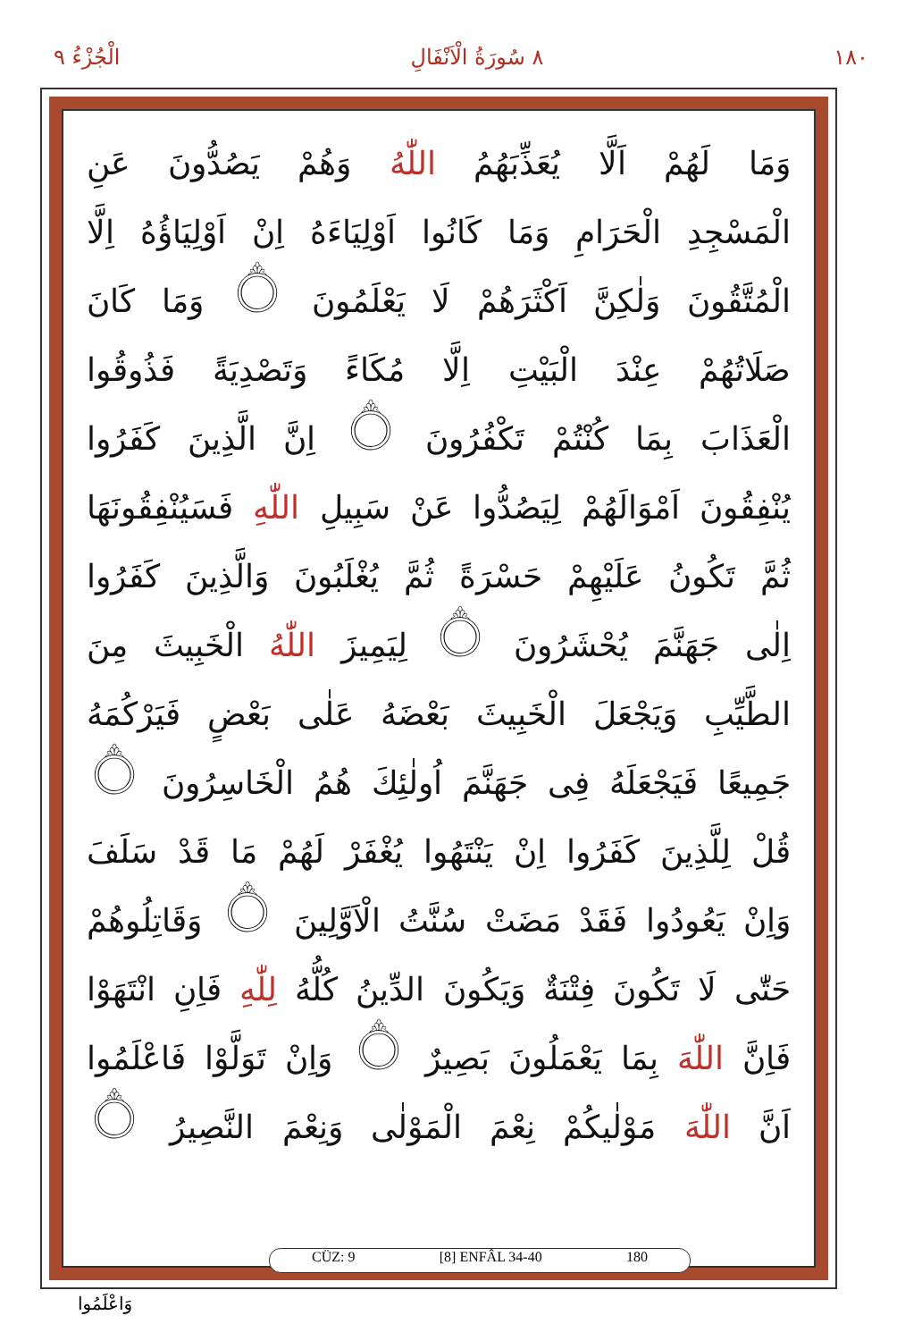١٨٠ ٨ سُورَةُ الْاَنْفَالِ الْجُزْءُ ٩
وَمَا لَهُمْ اَلَّا يُعَذِّبَهُمُ اللّٰهُ وَهُمْ يَصُدُّونَ عَنِ
الْمَسْجِدِ الْحَرَامِ وَمَا كَانُوا اَوْلِيَاءَهُ اِنْ اَوْلِيَاؤُهُ اِلَّا
الْمُتَّقُونَ وَلٰكِنَّ اَكْثَرَهُمْ لَا يَعْلَمُونَ ۝ وَمَا كَانَ
صَلَاتُهُمْ عِنْدَ الْبَيْتِ اِلَّا مُكَاءً وَتَصْدِيَةً فَذُوقُوا
الْعَذَابَ بِمَا كُنْتُمْ تَكْفُرُونَ ۝ اِنَّ الَّذِينَ كَفَرُوا
يُنْفِقُونَ اَمْوَالَهُمْ لِيَصُدُّوا عَنْ سَبِيلِ اللّٰهِ فَسَيُنْفِقُونَهَا
ثُمَّ تَكُونُ عَلَيْهِمْ حَسْرَةً ثُمَّ يُغْلَبُونَ وَالَّذِينَ كَفَرُوا
اِلٰى جَهَنَّمَ يُحْشَرُونَ ۝ لِيَمِيزَ اللّٰهُ الْخَبِيثَ مِنَ
الطَّيِّبِ وَيَجْعَلَ الْخَبِيثَ بَعْضَهُ عَلٰى بَعْضٍ فَيَرْكُمَهُ
جَمِيعًا فَيَجْعَلَهُ فِى جَهَنَّمَ اُولٰئِكَ هُمُ الْخَاسِرُونَ ۝
قُلْ لِلَّذِينَ كَفَرُوا اِنْ يَنْتَهُوا يُغْفَرْ لَهُمْ مَا قَدْ سَلَفَ
وَاِنْ يَعُودُوا فَقَدْ مَضَتْ سُنَّتُ الْاَوَّلِينَ ۝ وَقَاتِلُوهُمْ
حَتّٰى لَا تَكُونَ فِتْنَةٌ وَيَكُونَ الدِّينُ كُلُّهُ لِلّٰهِ فَاِنِ انْتَهَوْا
فَاِنَّ اللّٰهَ بِمَا يَعْمَلُونَ بَصِيرٌ ۝ وَاِنْ تَوَلَّوْا فَاعْلَمُوا
اَنَّ اللّٰهَ مَوْلٰيكُمْ نِعْمَ الْمَوْلٰى وَنِعْمَ النَّصِيرُ ۝
CÜZ: 9 [8] ENFÂL 34-40 180
وَاعْلَمُوا